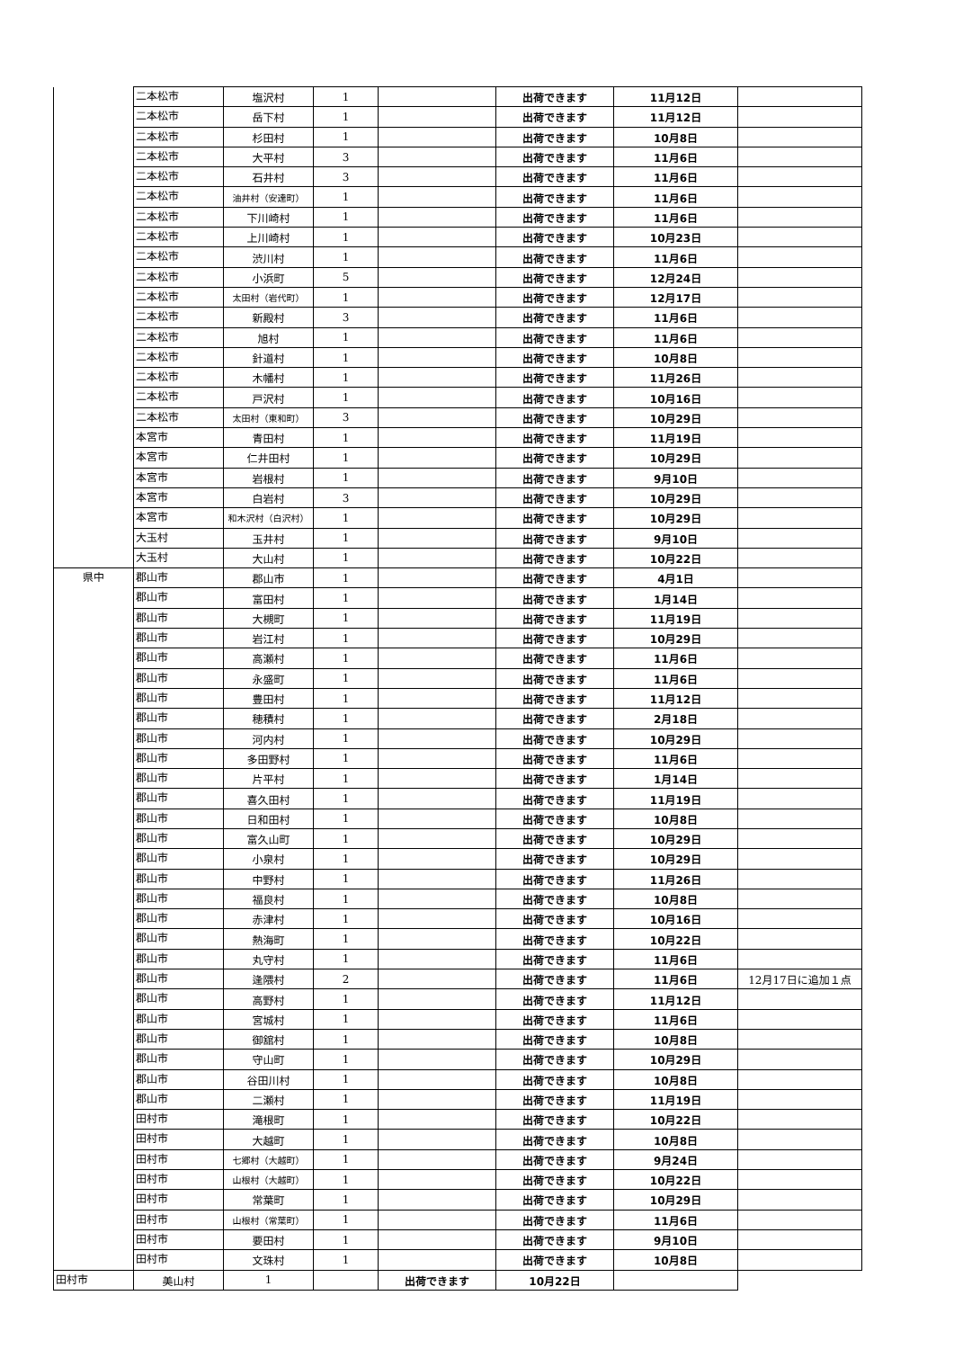| | 二本松市 | 塩沢村 | 1 | | 出荷できます | 11月12日 | |
| | 二本松市 | 岳下村 | 1 | | 出荷できます | 11月12日 | |
| | 二本松市 | 杉田村 | 1 | | 出荷できます | 10月8日 | |
| | 二本松市 | 大平村 | 3 | | 出荷できます | 11月6日 | |
| | 二本松市 | 石井村 | 3 | | 出荷できます | 11月6日 | |
| | 二本松市 | 油井村（安達町） | 1 | | 出荷できます | 11月6日 | |
| | 二本松市 | 下川崎村 | 1 | | 出荷できます | 11月6日 | |
| | 二本松市 | 上川崎村 | 1 | | 出荷できます | 10月23日 | |
| | 二本松市 | 渋川村 | 1 | | 出荷できます | 11月6日 | |
| | 二本松市 | 小浜町 | 5 | | 出荷できます | 12月24日 | |
| | 二本松市 | 太田村（岩代町） | 1 | | 出荷できます | 12月17日 | |
| | 二本松市 | 新殿村 | 3 | | 出荷できます | 11月6日 | |
| | 二本松市 | 旭村 | 1 | | 出荷できます | 11月6日 | |
| | 二本松市 | 針道村 | 1 | | 出荷できます | 10月8日 | |
| | 二本松市 | 木幡村 | 1 | | 出荷できます | 11月26日 | |
| | 二本松市 | 戸沢村 | 1 | | 出荷できます | 10月16日 | |
| | 二本松市 | 太田村（東和町） | 3 | | 出荷できます | 10月29日 | |
| | 本宮市 | 青田村 | 1 | | 出荷できます | 11月19日 | |
| | 本宮市 | 仁井田村 | 1 | | 出荷できます | 10月29日 | |
| | 本宮市 | 岩根村 | 1 | | 出荷できます | 9月10日 | |
| | 本宮市 | 白岩村 | 3 | | 出荷できます | 10月29日 | |
| | 本宮市 | 和木沢村（白沢村） | 1 | | 出荷できます | 10月29日 | |
| | 大玉村 | 玉井村 | 1 | | 出荷できます | 9月10日 | |
| | 大玉村 | 大山村 | 1 | | 出荷できます | 10月22日 | |
| 県中 | 郡山市 | 郡山市 | 1 | | 出荷できます | 4月1日 | |
| | 郡山市 | 富田村 | 1 | | 出荷できます | 1月14日 | |
| | 郡山市 | 大槻町 | 1 | | 出荷できます | 11月19日 | |
| | 郡山市 | 岩江村 | 1 | | 出荷できます | 10月29日 | |
| | 郡山市 | 高瀬村 | 1 | | 出荷できます | 11月6日 | |
| | 郡山市 | 永盛町 | 1 | | 出荷できます | 11月6日 | |
| | 郡山市 | 豊田村 | 1 | | 出荷できます | 11月12日 | |
| | 郡山市 | 穂積村 | 1 | | 出荷できます | 2月18日 | |
| | 郡山市 | 河内村 | 1 | | 出荷できます | 10月29日 | |
| | 郡山市 | 多田野村 | 1 | | 出荷できます | 11月6日 | |
| | 郡山市 | 片平村 | 1 | | 出荷できます | 1月14日 | |
| | 郡山市 | 喜久田村 | 1 | | 出荷できます | 11月19日 | |
| | 郡山市 | 日和田村 | 1 | | 出荷できます | 10月8日 | |
| | 郡山市 | 富久山町 | 1 | | 出荷できます | 10月29日 | |
| | 郡山市 | 小泉村 | 1 | | 出荷できます | 10月29日 | |
| | 郡山市 | 中野村 | 1 | | 出荷できます | 11月26日 | |
| | 郡山市 | 福良村 | 1 | | 出荷できます | 10月8日 | |
| | 郡山市 | 赤津村 | 1 | | 出荷できます | 10月16日 | |
| | 郡山市 | 熱海町 | 1 | | 出荷できます | 10月22日 | |
| | 郡山市 | 丸守村 | 1 | | 出荷できます | 11月6日 | |
| | 郡山市 | 逢隈村 | 2 | | 出荷できます | 11月6日 | 12月17日に追加１点 |
| | 郡山市 | 高野村 | 1 | | 出荷できます | 11月12日 | |
| | 郡山市 | 宮城村 | 1 | | 出荷できます | 11月6日 | |
| | 郡山市 | 御舘村 | 1 | | 出荷できます | 10月8日 | |
| | 郡山市 | 守山町 | 1 | | 出荷できます | 10月29日 | |
| | 郡山市 | 谷田川村 | 1 | | 出荷できます | 10月8日 | |
| | 郡山市 | 二瀬村 | 1 | | 出荷できます | 11月19日 | |
| | 田村市 | 滝根町 | 1 | | 出荷できます | 10月22日 | |
| | 田村市 | 大越町 | 1 | | 出荷できます | 10月8日 | |
| | 田村市 | 七郷村（大越町） | 1 | | 出荷できます | 9月24日 | |
| | 田村市 | 山根村（大越町） | 1 | | 出荷できます | 10月22日 | |
| | 田村市 | 常葉町 | 1 | | 出荷できます | 10月29日 | |
| | 田村市 | 山根村（常葉町） | 1 | | 出荷できます | 11月6日 | |
| | 田村市 | 要田村 | 1 | | 出荷できます | 9月10日 | |
| | 田村市 | 文珠村 | 1 | | 出荷できます | 10月8日 | |
| 田村市 | 美山村 | 1 | | 出荷できます | 10月22日 | | |